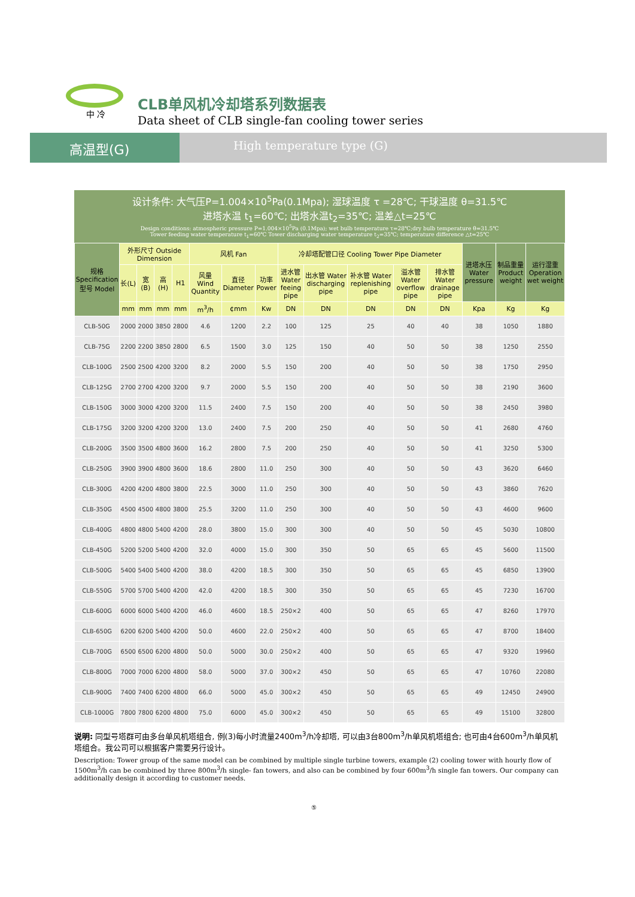中 冷
CLB单风机冷却塔系列数据表
Data sheet of CLB single-fan cooling tower series
高温型(G)
High temperature type (G)
设计条件: 大气压P=1.004×10<sup>5</sup>Pa(0.1Mpa); 湿球温度 τ =28℃; 干球温度 θ=31.5℃
进塔水温 t<sub>1</sub>=60℃; 出塔水温t<sub>2</sub>=35℃; 温差△t=25℃
Design conditions: atmospheric pressure P=1.004×10<sup>5</sup>Pa (0.1Mpa); wet bulb temperature τ=28℃;dry bulb temperature θ=31.5℃
Tower feeding water temperature t<sub>1</sub>=60℃ Tower discharging water temperature t<sub>2</sub>=35℃; temperature difference △t=25℃
| 规格 Specification 型号 Model | 外形尺寸 Outside Dimension | | | | 风机 Fan | | | 冷却塔配管口径 Cooling Tower Pipe Diameter | | | | | 进塔水压 Water pressure | 制品重量 Product weight | 运行湿重 Operation wet weight |
| --- | --- | --- | --- | --- | --- | --- | --- | --- | --- | --- | --- | --- | --- | --- | --- |
| | 长(L) | 宽(B) | 高(H) | H1 | 风量 Wind Quantity | 直径 Diameter | 功率 Power | 进水管 Water feeing pipe | 出水管 Water discharging pipe | 补水管 Water replenishing pipe | 溢水管 Water overflow pipe | 排水管 Water drainage pipe | | | |
| | mm | mm | mm | mm | m<sup>3</sup>/h | ¢mm | Kw | DN | DN | DN | DN | DN | Kpa | Kg | Kg |
| CLB-50G | 2000 | 2000 | 3850 | 2800 | 4.6 | 1200 | 2.2 | 100 | 125 | 25 | 40 | 40 | 38 | 1050 | 1880 |
| CLB-75G | 2200 | 2200 | 3850 | 2800 | 6.5 | 1500 | 3.0 | 125 | 150 | 40 | 50 | 50 | 38 | 1250 | 2550 |
| CLB-100G | 2500 | 2500 | 4200 | 3200 | 8.2 | 2000 | 5.5 | 150 | 200 | 40 | 50 | 50 | 38 | 1750 | 2950 |
| CLB-125G | 2700 | 2700 | 4200 | 3200 | 9.7 | 2000 | 5.5 | 150 | 200 | 40 | 50 | 50 | 38 | 2190 | 3600 |
| CLB-150G | 3000 | 3000 | 4200 | 3200 | 11.5 | 2400 | 7.5 | 150 | 200 | 40 | 50 | 50 | 38 | 2450 | 3980 |
| CLB-175G | 3200 | 3200 | 4200 | 3200 | 13.0 | 2400 | 7.5 | 200 | 250 | 40 | 50 | 50 | 41 | 2680 | 4760 |
| CLB-200G | 3500 | 3500 | 4800 | 3600 | 16.2 | 2800 | 7.5 | 200 | 250 | 40 | 50 | 50 | 41 | 3250 | 5300 |
| CLB-250G | 3900 | 3900 | 4800 | 3600 | 18.6 | 2800 | 11.0 | 250 | 300 | 40 | 50 | 50 | 43 | 3620 | 6460 |
| CLB-300G | 4200 | 4200 | 4800 | 3800 | 22.5 | 3000 | 11.0 | 250 | 300 | 40 | 50 | 50 | 43 | 3860 | 7620 |
| CLB-350G | 4500 | 4500 | 4800 | 3800 | 25.5 | 3200 | 11.0 | 250 | 300 | 40 | 50 | 50 | 43 | 4600 | 9600 |
| CLB-400G | 4800 | 4800 | 5400 | 4200 | 28.0 | 3800 | 15.0 | 300 | 300 | 40 | 50 | 50 | 45 | 5030 | 10800 |
| CLB-450G | 5200 | 5200 | 5400 | 4200 | 32.0 | 4000 | 15.0 | 300 | 350 | 50 | 65 | 65 | 45 | 5600 | 11500 |
| CLB-500G | 5400 | 5400 | 5400 | 4200 | 38.0 | 4200 | 18.5 | 300 | 350 | 50 | 65 | 65 | 45 | 6850 | 13900 |
| CLB-550G | 5700 | 5700 | 5400 | 4200 | 42.0 | 4200 | 18.5 | 300 | 350 | 50 | 65 | 65 | 45 | 7230 | 16700 |
| CLB-600G | 6000 | 6000 | 5400 | 4200 | 46.0 | 4600 | 18.5 | 250×2 | 400 | 50 | 65 | 65 | 47 | 8260 | 17970 |
| CLB-650G | 6200 | 6200 | 5400 | 4200 | 50.0 | 4600 | 22.0 | 250×2 | 400 | 50 | 65 | 65 | 47 | 8700 | 18400 |
| CLB-700G | 6500 | 6500 | 6200 | 4800 | 50.0 | 5000 | 30.0 | 250×2 | 400 | 50 | 65 | 65 | 47 | 9320 | 19960 |
| CLB-800G | 7000 | 7000 | 6200 | 4800 | 58.0 | 5000 | 37.0 | 300×2 | 450 | 50 | 65 | 65 | 47 | 10760 | 22080 |
| CLB-900G | 7400 | 7400 | 6200 | 4800 | 66.0 | 5000 | 45.0 | 300×2 | 450 | 50 | 65 | 65 | 49 | 12450 | 24900 |
| CLB-1000G | 7800 | 7800 | 6200 | 4800 | 75.0 | 6000 | 45.0 | 300×2 | 450 | 50 | 65 | 65 | 49 | 15100 | 32800 |
说明: 同型号塔群可由多台单风机塔组合, 例(3)每小时流量2400m<sup>3</sup>/h冷却塔, 可以由3台800m<sup>3</sup>/h单风机塔组合; 也可由4台600m<sup>3</sup>/h单风机塔组合。我公司可以根据客户需要另行设计。
Description: Tower group of the same model can be combined by multiple single turbine towers, example (2) cooling tower with hourly flow of 1500m<sup>3</sup>/h can be combined by three 800m<sup>3</sup>/h single- fan towers, and also can be combined by four 600m<sup>3</sup>/h single fan towers. Our company can additionally design it according to customer needs.
⑤